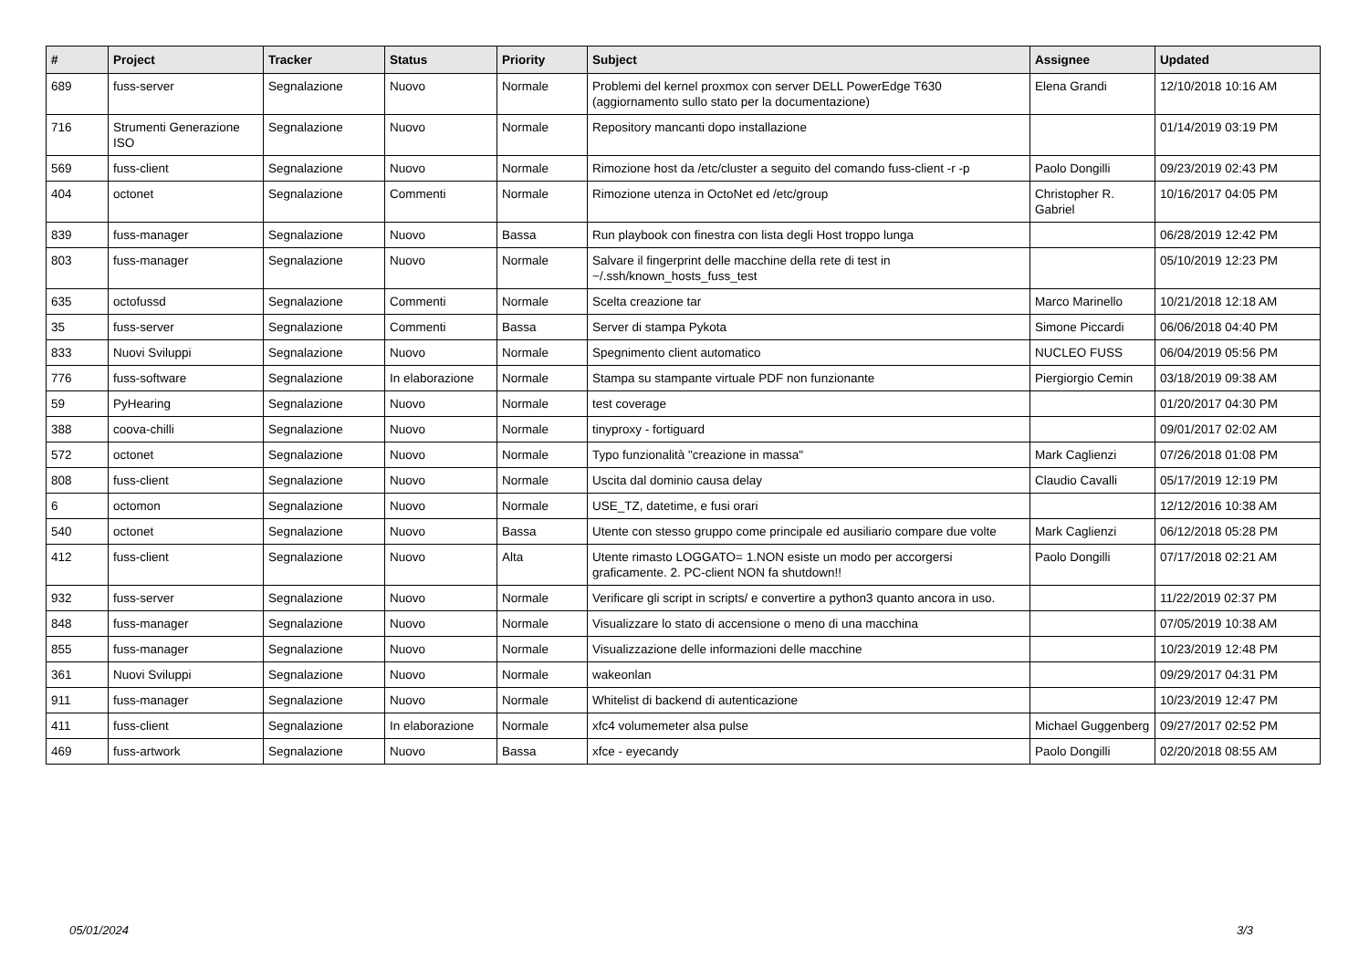| # | Project | Tracker | Status | Priority | Subject | Assignee | Updated |
| --- | --- | --- | --- | --- | --- | --- | --- |
| 689 | fuss-server | Segnalazione | Nuovo | Normale | Problemi del kernel proxmox con server DELL PowerEdge T630 (aggiornamento sullo stato per la documentazione) | Elena Grandi | 12/10/2018 10:16 AM |
| 716 | Strumenti Generazione ISO | Segnalazione | Nuovo | Normale | Repository mancanti dopo installazione | | 01/14/2019 03:19 PM |
| 569 | fuss-client | Segnalazione | Nuovo | Normale | Rimozione host da /etc/cluster a seguito del comando fuss-client -r -p | Paolo Dongilli | 09/23/2019 02:43 PM |
| 404 | octonet | Segnalazione | Commenti | Normale | Rimozione utenza in OctoNet ed /etc/group | Christopher R. Gabriel | 10/16/2017 04:05 PM |
| 839 | fuss-manager | Segnalazione | Nuovo | Bassa | Run playbook con finestra con lista degli Host troppo lunga | | 06/28/2019 12:42 PM |
| 803 | fuss-manager | Segnalazione | Nuovo | Normale | Salvare il fingerprint delle macchine della rete di test in ~/.ssh/known_hosts_fuss_test | | 05/10/2019 12:23 PM |
| 635 | octofussd | Segnalazione | Commenti | Normale | Scelta creazione tar | Marco Marinello | 10/21/2018 12:18 AM |
| 35 | fuss-server | Segnalazione | Commenti | Bassa | Server di stampa Pykota | Simone Piccardi | 06/06/2018 04:40 PM |
| 833 | Nuovi Sviluppi | Segnalazione | Nuovo | Normale | Spegnimento client automatico | NUCLEO FUSS | 06/04/2019 05:56 PM |
| 776 | fuss-software | Segnalazione | In elaborazione | Normale | Stampa su stampante virtuale PDF non funzionante | Piergiorgio Cemin | 03/18/2019 09:38 AM |
| 59 | PyHearing | Segnalazione | Nuovo | Normale | test coverage | | 01/20/2017 04:30 PM |
| 388 | coova-chilli | Segnalazione | Nuovo | Normale | tinyproxy - fortiguard | | 09/01/2017 02:02 AM |
| 572 | octonet | Segnalazione | Nuovo | Normale | Typo funzionalità "creazione in massa" | Mark Caglienzi | 07/26/2018 01:08 PM |
| 808 | fuss-client | Segnalazione | Nuovo | Normale | Uscita dal dominio causa delay | Claudio Cavalli | 05/17/2019 12:19 PM |
| 6 | octomon | Segnalazione | Nuovo | Normale | USE_TZ, datetime, e fusi orari | | 12/12/2016 10:38 AM |
| 540 | octonet | Segnalazione | Nuovo | Bassa | Utente con stesso gruppo come principale ed ausiliario compare due volte | Mark Caglienzi | 06/12/2018 05:28 PM |
| 412 | fuss-client | Segnalazione | Nuovo | Alta | Utente rimasto LOGGATO= 1.NON esiste un modo per accorgersi graficamente. 2. PC-client NON fa shutdown!! | Paolo Dongilli | 07/17/2018 02:21 AM |
| 932 | fuss-server | Segnalazione | Nuovo | Normale | Verificare gli script in scripts/ e convertire a python3 quanto ancora in uso. | | 11/22/2019 02:37 PM |
| 848 | fuss-manager | Segnalazione | Nuovo | Normale | Visualizzare lo stato di accensione o meno di una macchina | | 07/05/2019 10:38 AM |
| 855 | fuss-manager | Segnalazione | Nuovo | Normale | Visualizzazione delle informazioni delle macchine | | 10/23/2019 12:48 PM |
| 361 | Nuovi Sviluppi | Segnalazione | Nuovo | Normale | wakeonlan | | 09/29/2017 04:31 PM |
| 911 | fuss-manager | Segnalazione | Nuovo | Normale | Whitelist di backend di autenticazione | | 10/23/2019 12:47 PM |
| 411 | fuss-client | Segnalazione | In elaborazione | Normale | xfc4 volumemeter alsa pulse | Michael Guggenberg | 09/27/2017 02:52 PM |
| 469 | fuss-artwork | Segnalazione | Nuovo | Bassa | xfce - eyecandy | Paolo Dongilli | 02/20/2018 08:55 AM |
05/01/2024 3/3